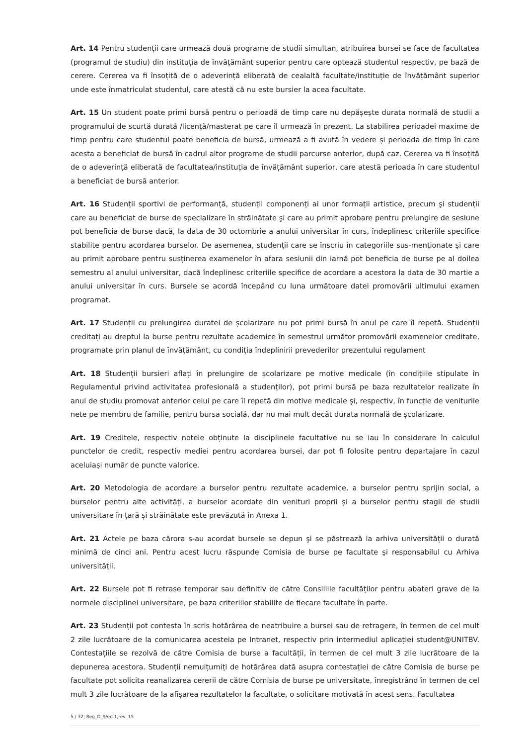Art. 14 Pentru studenții care urmează două programe de studii simultan, atribuirea bursei se face de facultatea (programul de studiu) din instituția de învățământ superior pentru care optează studentul respectiv, pe bază de cerere. Cererea va fi însoțită de o adeverință eliberată de cealaltă facultate/instituție de învățământ superior unde este înmatriculat studentul, care atestă că nu este bursier la acea facultate.
Art. 15 Un student poate primi bursă pentru o perioadă de timp care nu depășește durata normală de studii a programului de scurtă durată /licență/masterat pe care îl urmează în prezent. La stabilirea perioadei maxime de timp pentru care studentul poate beneficia de bursă, urmează a fi avută în vedere și perioada de timp în care acesta a beneficiat de bursă în cadrul altor programe de studii parcurse anterior, după caz. Cererea va fi însoțită de o adeverință eliberată de facultatea/instituția de învățământ superior, care atestă perioada în care studentul a beneficiat de bursă anterior.
Art. 16 Studenții sportivi de performanță, studenții componenți ai unor formații artistice, precum şi studenții care au beneficiat de burse de specializare în străinătate şi care au primit aprobare pentru prelungire de sesiune pot beneficia de burse dacă, la data de 30 octombrie a anului universitar în curs, îndeplinesc criteriile specifice stabilite pentru acordarea burselor. De asemenea, studenții care se înscriu în categoriile sus-menționate şi care au primit aprobare pentru susținerea examenelor în afara sesiunii din iarnă pot beneficia de burse pe al doilea semestru al anului universitar, dacă îndeplinesc criteriile specifice de acordare a acestora la data de 30 martie a anului universitar în curs. Bursele se acordă începând cu luna următoare datei promovării ultimului examen programat.
Art. 17 Studenții cu prelungirea duratei de școlarizare nu pot primi bursă în anul pe care îl repetă. Studenții creditați au dreptul la burse pentru rezultate academice în semestrul următor promovării examenelor creditate, programate prin planul de învățământ, cu condiția îndeplinirii prevederilor prezentului regulament
Art. 18 Studenții bursieri aflați în prelungire de școlarizare pe motive medicale (în condițiile stipulate în Regulamentul privind activitatea profesională a studenților), pot primi bursă pe baza rezultatelor realizate în anul de studiu promovat anterior celui pe care îl repetă din motive medicale şi, respectiv, în funcție de veniturile nete pe membru de familie, pentru bursa socială, dar nu mai mult decât durata normală de școlarizare.
Art. 19 Creditele, respectiv notele obținute la disciplinele facultative nu se iau în considerare în calculul punctelor de credit, respectiv mediei pentru acordarea bursei, dar pot fi folosite pentru departajare în cazul aceluiași număr de puncte valorice.
Art. 20 Metodologia de acordare a burselor pentru rezultate academice, a burselor pentru sprijin social, a burselor pentru alte activități, a burselor acordate din venituri proprii și a burselor pentru stagii de studii universitare în țară și străinătate este prevăzută în Anexa 1.
Art. 21 Actele pe baza cărora s-au acordat bursele se depun şi se păstrează la arhiva universității o durată minimă de cinci ani. Pentru acest lucru răspunde Comisia de burse pe facultate şi responsabilul cu Arhiva universității.
Art. 22 Bursele pot fi retrase temporar sau definitiv de către Consiliile facultăților pentru abateri grave de la normele disciplinei universitare, pe baza criteriilor stabilite de fiecare facultate în parte.
Art. 23 Studenții pot contesta în scris hotărârea de neatribuire a bursei sau de retragere, în termen de cel mult 2 zile lucrătoare de la comunicarea acesteia pe Intranet, respectiv prin intermediul aplicației student@UNITBV. Contestațiile se rezolvă de către Comisia de burse a facultății, în termen de cel mult 3 zile lucrătoare de la depunerea acestora. Studenții nemulțumiți de hotărârea dată asupra contestației de către Comisia de burse pe facultate pot solicita reanalizarea cererii de către Comisia de burse pe universitate, înregistrând în termen de cel mult 3 zile lucrătoare de la afișarea rezultatelor la facultate, o solicitare motivată în acest sens. Facultatea
5 / 32; Reg_D_9/ed.1,rev. 15